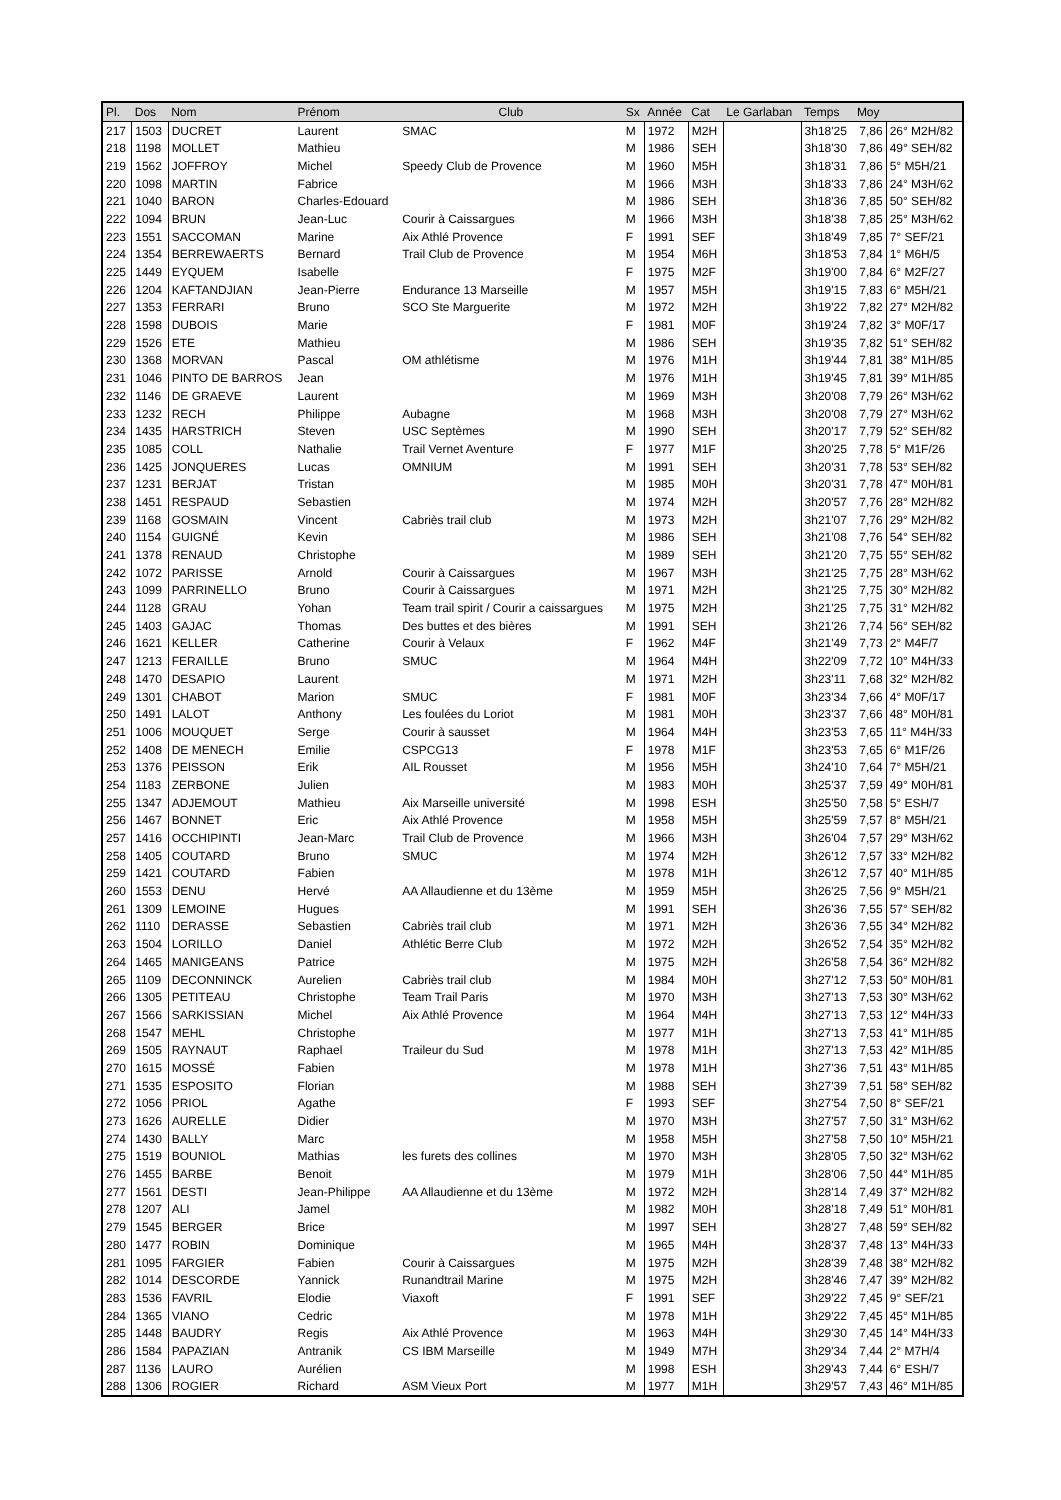| Pl. | Dos | Nom | Prénom | Club | Sx | Année | Cat | Le Garlaban | Temps | Moy | |
| --- | --- | --- | --- | --- | --- | --- | --- | --- | --- | --- | --- |
| 217 | 1503 | DUCRET | Laurent | SMAC | M | 1972 | M2H | | 3h18'25 | 7,86 | 26° M2H/82 |
| 218 | 1198 | MOLLET | Mathieu | | M | 1986 | SEH | | 3h18'30 | 7,86 | 49° SEH/82 |
| 219 | 1562 | JOFFROY | Michel | Speedy Club de Provence | M | 1960 | M5H | | 3h18'31 | 7,86 | 5° M5H/21 |
| 220 | 1098 | MARTIN | Fabrice | | M | 1966 | M3H | | 3h18'33 | 7,86 | 24° M3H/62 |
| 221 | 1040 | BARON | Charles-Edouard | | M | 1986 | SEH | | 3h18'36 | 7,85 | 50° SEH/82 |
| 222 | 1094 | BRUN | Jean-Luc | Courir à Caissargues | M | 1966 | M3H | | 3h18'38 | 7,85 | 25° M3H/62 |
| 223 | 1551 | SACCOMAN | Marine | Aix Athlé Provence | F | 1991 | SEF | | 3h18'49 | 7,85 | 7° SEF/21 |
| 224 | 1354 | BERREWAERTS | Bernard | Trail Club de Provence | M | 1954 | M6H | | 3h18'53 | 7,84 | 1° M6H/5 |
| 225 | 1449 | EYQUEM | Isabelle | | F | 1975 | M2F | | 3h19'00 | 7,84 | 6° M2F/27 |
| 226 | 1204 | KAFTANDJIAN | Jean-Pierre | Endurance 13 Marseille | M | 1957 | M5H | | 3h19'15 | 7,83 | 6° M5H/21 |
| 227 | 1353 | FERRARI | Bruno | SCO Ste Marguerite | M | 1972 | M2H | | 3h19'22 | 7,82 | 27° M2H/82 |
| 228 | 1598 | DUBOIS | Marie | | F | 1981 | M0F | | 3h19'24 | 7,82 | 3° M0F/17 |
| 229 | 1526 | ETE | Mathieu | | M | 1986 | SEH | | 3h19'35 | 7,82 | 51° SEH/82 |
| 230 | 1368 | MORVAN | Pascal | OM athlétisme | M | 1976 | M1H | | 3h19'44 | 7,81 | 38° M1H/85 |
| 231 | 1046 | PINTO DE BARROS | Jean | | M | 1976 | M1H | | 3h19'45 | 7,81 | 39° M1H/85 |
| 232 | 1146 | DE GRAEVE | Laurent | | M | 1969 | M3H | | 3h20'08 | 7,79 | 26° M3H/62 |
| 233 | 1232 | RECH | Philippe | Aubagne | M | 1968 | M3H | | 3h20'08 | 7,79 | 27° M3H/62 |
| 234 | 1435 | HARSTRICH | Steven | USC Septèmes | M | 1990 | SEH | | 3h20'17 | 7,79 | 52° SEH/82 |
| 235 | 1085 | COLL | Nathalie | Trail Vernet Aventure | F | 1977 | M1F | | 3h20'25 | 7,78 | 5° M1F/26 |
| 236 | 1425 | JONQUERES | Lucas | OMNIUM | M | 1991 | SEH | | 3h20'31 | 7,78 | 53° SEH/82 |
| 237 | 1231 | BERJAT | Tristan | | M | 1985 | M0H | | 3h20'31 | 7,78 | 47° M0H/81 |
| 238 | 1451 | RESPAUD | Sebastien | | M | 1974 | M2H | | 3h20'57 | 7,76 | 28° M2H/82 |
| 239 | 1168 | GOSMAIN | Vincent | Cabriès trail club | M | 1973 | M2H | | 3h21'07 | 7,76 | 29° M2H/82 |
| 240 | 1154 | GUIGNÉ | Kevin | | M | 1986 | SEH | | 3h21'08 | 7,76 | 54° SEH/82 |
| 241 | 1378 | RENAUD | Christophe | | M | 1989 | SEH | | 3h21'20 | 7,75 | 55° SEH/82 |
| 242 | 1072 | PARISSE | Arnold | Courir à Caissargues | M | 1967 | M3H | | 3h21'25 | 7,75 | 28° M3H/62 |
| 243 | 1099 | PARRINELLO | Bruno | Courir à Caissargues | M | 1971 | M2H | | 3h21'25 | 7,75 | 30° M2H/82 |
| 244 | 1128 | GRAU | Yohan | Team trail spirit / Courir a caissargues | M | 1975 | M2H | | 3h21'25 | 7,75 | 31° M2H/82 |
| 245 | 1403 | GAJAC | Thomas | Des buttes et des bières | M | 1991 | SEH | | 3h21'26 | 7,74 | 56° SEH/82 |
| 246 | 1621 | KELLER | Catherine | Courir à Velaux | F | 1962 | M4F | | 3h21'49 | 7,73 | 2° M4F/7 |
| 247 | 1213 | FERAILLE | Bruno | SMUC | M | 1964 | M4H | | 3h22'09 | 7,72 | 10° M4H/33 |
| 248 | 1470 | DESAPIO | Laurent | | M | 1971 | M2H | | 3h23'11 | 7,68 | 32° M2H/82 |
| 249 | 1301 | CHABOT | Marion | SMUC | F | 1981 | M0F | | 3h23'34 | 7,66 | 4° M0F/17 |
| 250 | 1491 | LALOT | Anthony | Les foulées du Loriot | M | 1981 | M0H | | 3h23'37 | 7,66 | 48° M0H/81 |
| 251 | 1006 | MOUQUET | Serge | Courir à sausset | M | 1964 | M4H | | 3h23'53 | 7,65 | 11° M4H/33 |
| 252 | 1408 | DE MENECH | Emilie | CSPCG13 | F | 1978 | M1F | | 3h23'53 | 7,65 | 6° M1F/26 |
| 253 | 1376 | PEISSON | Erik | AIL Rousset | M | 1956 | M5H | | 3h24'10 | 7,64 | 7° M5H/21 |
| 254 | 1183 | ZERBONE | Julien | | M | 1983 | M0H | | 3h25'37 | 7,59 | 49° M0H/81 |
| 255 | 1347 | ADJEMOUT | Mathieu | Aix Marseille université | M | 1998 | ESH | | 3h25'50 | 7,58 | 5° ESH/7 |
| 256 | 1467 | BONNET | Eric | Aix Athlé Provence | M | 1958 | M5H | | 3h25'59 | 7,57 | 8° M5H/21 |
| 257 | 1416 | OCCHIPINTI | Jean-Marc | Trail Club de Provence | M | 1966 | M3H | | 3h26'04 | 7,57 | 29° M3H/62 |
| 258 | 1405 | COUTARD | Bruno | SMUC | M | 1974 | M2H | | 3h26'12 | 7,57 | 33° M2H/82 |
| 259 | 1421 | COUTARD | Fabien | | M | 1978 | M1H | | 3h26'12 | 7,57 | 40° M1H/85 |
| 260 | 1553 | DENU | Hervé | AA Allaudienne et du 13ème | M | 1959 | M5H | | 3h26'25 | 7,56 | 9° M5H/21 |
| 261 | 1309 | LEMOINE | Hugues | | M | 1991 | SEH | | 3h26'36 | 7,55 | 57° SEH/82 |
| 262 | 1110 | DERASSE | Sebastien | Cabriès trail club | M | 1971 | M2H | | 3h26'36 | 7,55 | 34° M2H/82 |
| 263 | 1504 | LORILLO | Daniel | Athlétic Berre Club | M | 1972 | M2H | | 3h26'52 | 7,54 | 35° M2H/82 |
| 264 | 1465 | MANIGEANS | Patrice | | M | 1975 | M2H | | 3h26'58 | 7,54 | 36° M2H/82 |
| 265 | 1109 | DECONNINCK | Aurelien | Cabriès trail club | M | 1984 | M0H | | 3h27'12 | 7,53 | 50° M0H/81 |
| 266 | 1305 | PETITEAU | Christophe | Team Trail Paris | M | 1970 | M3H | | 3h27'13 | 7,53 | 30° M3H/62 |
| 267 | 1566 | SARKISSIAN | Michel | Aix Athlé Provence | M | 1964 | M4H | | 3h27'13 | 7,53 | 12° M4H/33 |
| 268 | 1547 | MEHL | Christophe | | M | 1977 | M1H | | 3h27'13 | 7,53 | 41° M1H/85 |
| 269 | 1505 | RAYNAUT | Raphael | Traileur du Sud | M | 1978 | M1H | | 3h27'13 | 7,53 | 42° M1H/85 |
| 270 | 1615 | MOSSÉ | Fabien | | M | 1978 | M1H | | 3h27'36 | 7,51 | 43° M1H/85 |
| 271 | 1535 | ESPOSITO | Florian | | M | 1988 | SEH | | 3h27'39 | 7,51 | 58° SEH/82 |
| 272 | 1056 | PRIOL | Agathe | | F | 1993 | SEF | | 3h27'54 | 7,50 | 8° SEF/21 |
| 273 | 1626 | AURELLE | Didier | | M | 1970 | M3H | | 3h27'57 | 7,50 | 31° M3H/62 |
| 274 | 1430 | BALLY | Marc | | M | 1958 | M5H | | 3h27'58 | 7,50 | 10° M5H/21 |
| 275 | 1519 | BOUNIOL | Mathias | les furets des collines | M | 1970 | M3H | | 3h28'05 | 7,50 | 32° M3H/62 |
| 276 | 1455 | BARBE | Benoit | | M | 1979 | M1H | | 3h28'06 | 7,50 | 44° M1H/85 |
| 277 | 1561 | DESTI | Jean-Philippe | AA Allaudienne et du 13ème | M | 1972 | M2H | | 3h28'14 | 7,49 | 37° M2H/82 |
| 278 | 1207 | ALI | Jamel | | M | 1982 | M0H | | 3h28'18 | 7,49 | 51° M0H/81 |
| 279 | 1545 | BERGER | Brice | | M | 1997 | SEH | | 3h28'27 | 7,48 | 59° SEH/82 |
| 280 | 1477 | ROBIN | Dominique | | M | 1965 | M4H | | 3h28'37 | 7,48 | 13° M4H/33 |
| 281 | 1095 | FARGIER | Fabien | Courir à Caissargues | M | 1975 | M2H | | 3h28'39 | 7,48 | 38° M2H/82 |
| 282 | 1014 | DESCORDE | Yannick | Runandtrail Marine | M | 1975 | M2H | | 3h28'46 | 7,47 | 39° M2H/82 |
| 283 | 1536 | FAVRIL | Elodie | Viaxoft | F | 1991 | SEF | | 3h29'22 | 7,45 | 9° SEF/21 |
| 284 | 1365 | VIANO | Cedric | | M | 1978 | M1H | | 3h29'22 | 7,45 | 45° M1H/85 |
| 285 | 1448 | BAUDRY | Regis | Aix Athlé Provence | M | 1963 | M4H | | 3h29'30 | 7,45 | 14° M4H/33 |
| 286 | 1584 | PAPAZIAN | Antranik | CS IBM Marseille | M | 1949 | M7H | | 3h29'34 | 7,44 | 2° M7H/4 |
| 287 | 1136 | LAURO | Aurélien | | M | 1998 | ESH | | 3h29'43 | 7,44 | 6° ESH/7 |
| 288 | 1306 | ROGIER | Richard | ASM Vieux Port | M | 1977 | M1H | | 3h29'57 | 7,43 | 46° M1H/85 |